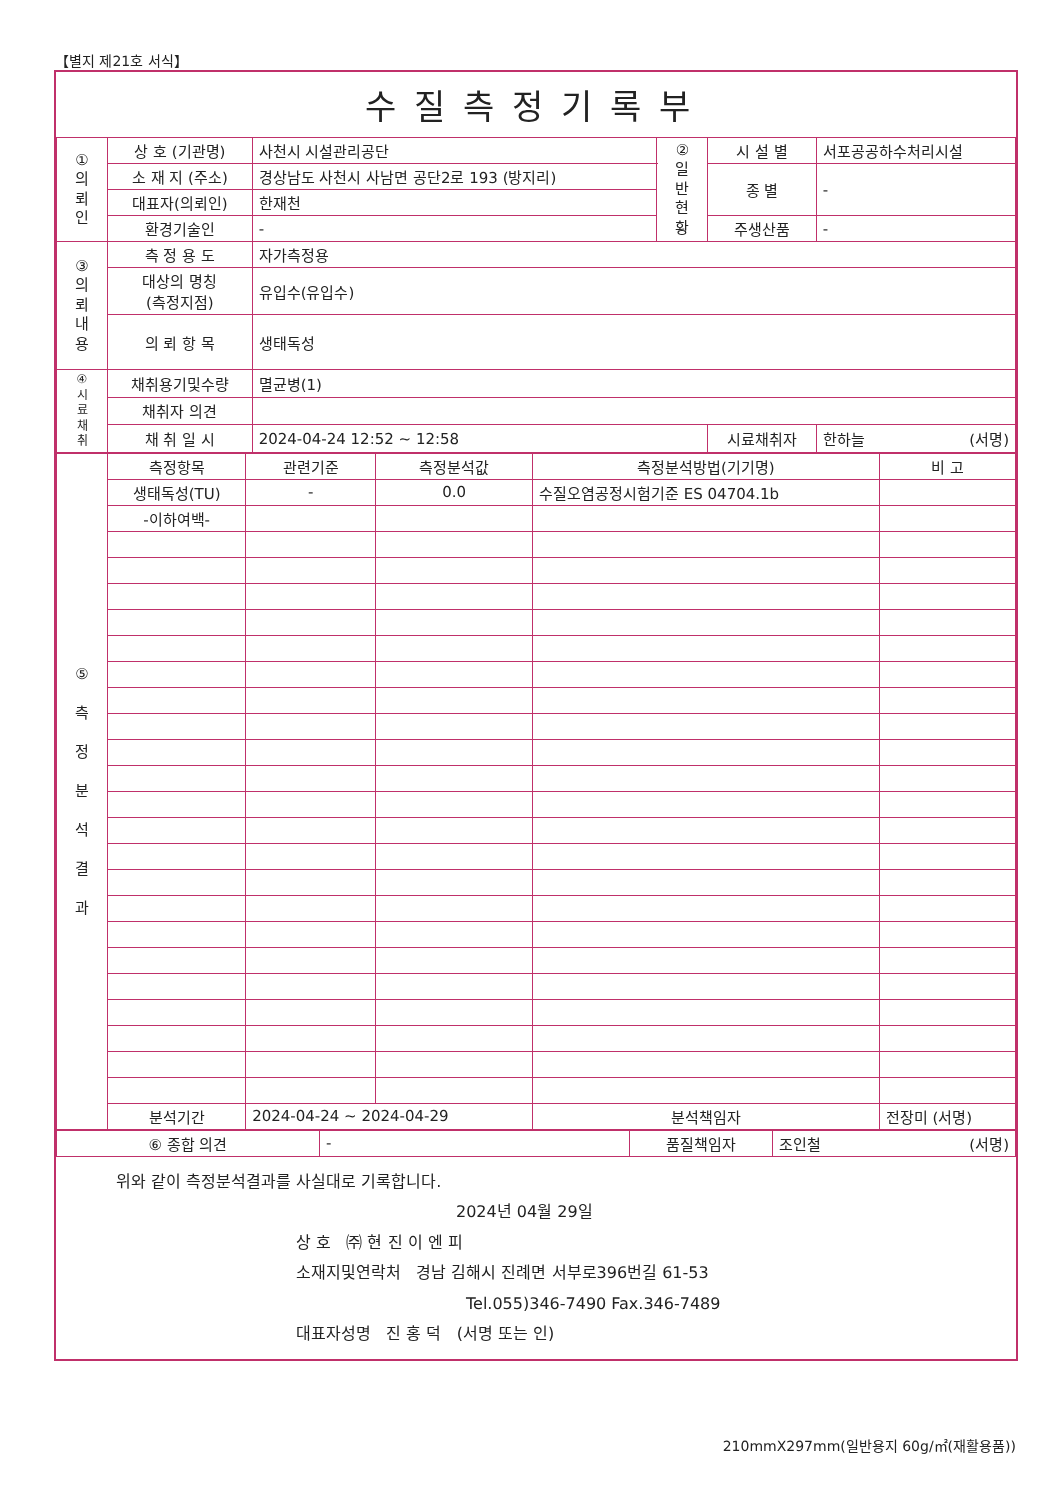【별지 제21호 서식】
수질측정기록부
| ① 의 뢰 인 | 상 호 (기관명) | 사천시 시설관리공단 | ② 일 반 현 황 | 시 설 별 | 서포공공하수처리시설 |
| | 소 재 지 (주소) | 경상남도 사천시 사남면 공단2로 193 (방지리) | | 종 별 | - |
| | 대표자(의뢰인) | 한재천 | | | |
| | 환경기술인 | - | | 주생산품 | - |
| ③ 의 뢰 내 용 | 측 정 용 도 | 자가측정용 | | | |
| | 대상의 명칭 (측정지점) | 유입수(유입수) | | | |
| | 의 뢰 항 목 | 생태독성 | | | |
| ④ 시 료 채 취 | 채취용기및수량 | 멸균병(1) | | | |
| | 채취자 의견 | | | | |
| | 채 취 일 시 | 2024-04-24 12:52 ~ 12:58 | | 시료채취자 | 한하늘 (서명) |
| ⑤ 측 정 분 석 결 과 | 측정항목 | 관련기준 | 측정분석값 | 측정분석방법(기기명) | 비 고 |
| | 생태독성(TU) | - | 0.0 | 수질오염공정시험기준 ES 04704.1b | |
| | -이하여백- | | | | |
| | 분석기간 | 2024-04-24 ~ 2024-04-29 | | 분석책임자 | 전장미 (서명) |
| ⑥ 종합 의견 | - | 품질책임자 | 조인철 (서명) |
위와 같이 측정분석결과를 사실대로 기록합니다.
2024년 04월 29일
상 호 ㈜ 현 진 이 엔 피
소재지및연락처 경남 김해시 진례면 서부로396번길 61-53
Tel.055)346-7490 Fax.346-7489
대표자성명 진 홍 덕 (서명 또는 인)
210mmX297mm(일반용지 60g/㎡(재활용품))